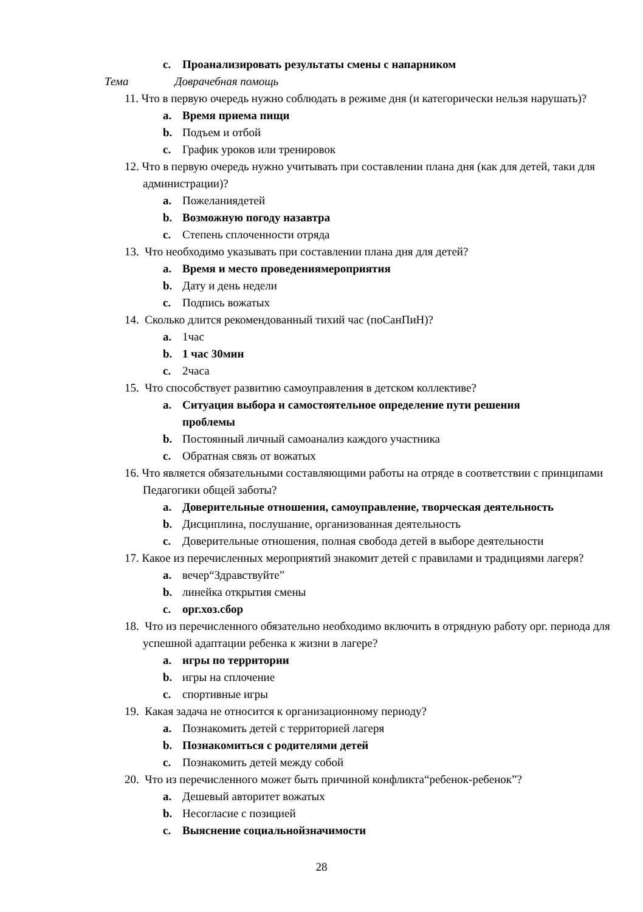c. Проанализировать результаты смены с напарником
Тема Доврачебная помощь
11. Что в первую очередь нужно соблюдать в режиме дня (и категорически нельзя нарушать)?
a. Время приема пищи
b. Подъем и отбой
c. График уроков или тренировок
12. Что в первую очередь нужно учитывать при составлении плана дня (как для детей, таки для администрации)?
a. Пожеланиядетей
b. Возможную погоду назавтра
c. Степень сплоченности отряда
13. Что необходимо указывать при составлении плана дня для детей?
a. Время и место проведениямероприятия
b. Дату и день недели
c. Подпись вожатых
14. Сколько длится рекомендованный тихий час (поСанПиН)?
a. 1час
b. 1 час 30мин
c. 2часа
15. Что способствует развитию самоуправления в детском коллективе?
a. Ситуация выбора и самостоятельное определение пути решения проблемы
b. Постоянный личный самоанализ каждого участника
c. Обратная связь от вожатых
16. Что является обязательными составляющими работы на отряде в соответствии с принципами Педагогики общей заботы?
a. Доверительные отношения, самоуправление, творческая деятельность
b. Дисциплина, послушание, организованная деятельность
c. Доверительные отношения, полная свобода детей в выборе деятельности
17. Какое из перечисленных мероприятий знакомит детей с правилами и традициями лагеря?
a. вечер“Здравствуйте”
b. линейка открытия смены
c. орг.хоз.сбор
18. Что из перечисленного обязательно необходимо включить в отрядную работу орг. периода для успешной адаптации ребенка к жизни в лагере?
a. игры по территории
b. игры на сплочение
c. спортивные игры
19. Какая задача не относится к организационному периоду?
a. Познакомить детей с территорией лагеря
b. Познакомиться с родителями детей
c. Познакомить детей между собой
20. Что из перечисленного может быть причиной конфликта“ребенок-ребенок”?
a. Дешевый авторитет вожатых
b. Несогласие с позицией
c. Выяснение социальнойзначимости
28